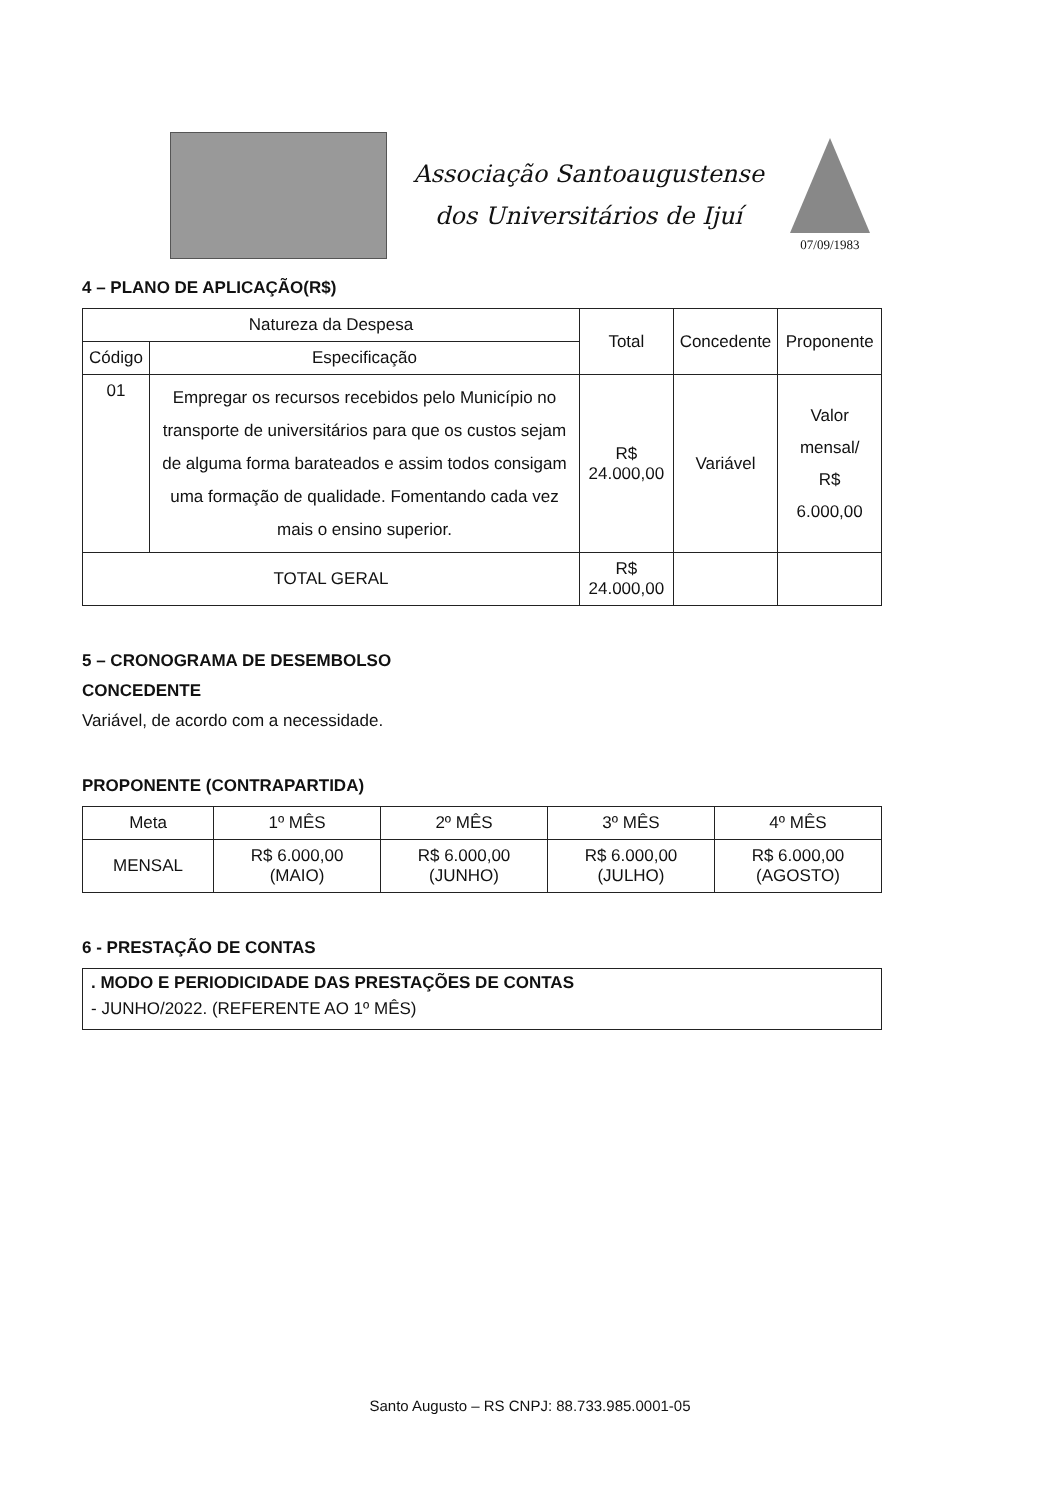Associação Santoaugustense
dos Universitários de Ijuí
07/09/1983
4 – PLANO DE APLICAÇÃO(R$)
| Natureza da Despesa | | Total | Concedente | Proponente |
| --- | --- | --- | --- | --- |
| Código | Especificação | | | |
| 01 | Empregar os recursos recebidos pelo Município no transporte de universitários para que os custos sejam de alguma forma barateados e assim todos consigam uma formação de qualidade. Fomentando cada vez mais o ensino superior. | R$ 24.000,00 | Variável | Valor mensal/ R$ 6.000,00 |
| TOTAL GERAL | | R$ 24.000,00 | | |
5 – CRONOGRAMA DE DESEMBOLSO
CONCEDENTE
Variável, de acordo com a necessidade.
PROPONENTE (CONTRAPARTIDA)
| Meta | 1º MÊS | 2º MÊS | 3º MÊS | 4º MÊS |
| --- | --- | --- | --- | --- |
| MENSAL | R$ 6.000,00 (MAIO) | R$ 6.000,00 (JUNHO) | R$ 6.000,00 (JULHO) | R$ 6.000,00 (AGOSTO) |
6 - PRESTAÇÃO DE CONTAS
. MODO E PERIODICIDADE DAS PRESTAÇÕES DE CONTAS
- JUNHO/2022. (REFERENTE AO 1º MÊS)
Santo Augusto – RS CNPJ: 88.733.985.0001-05